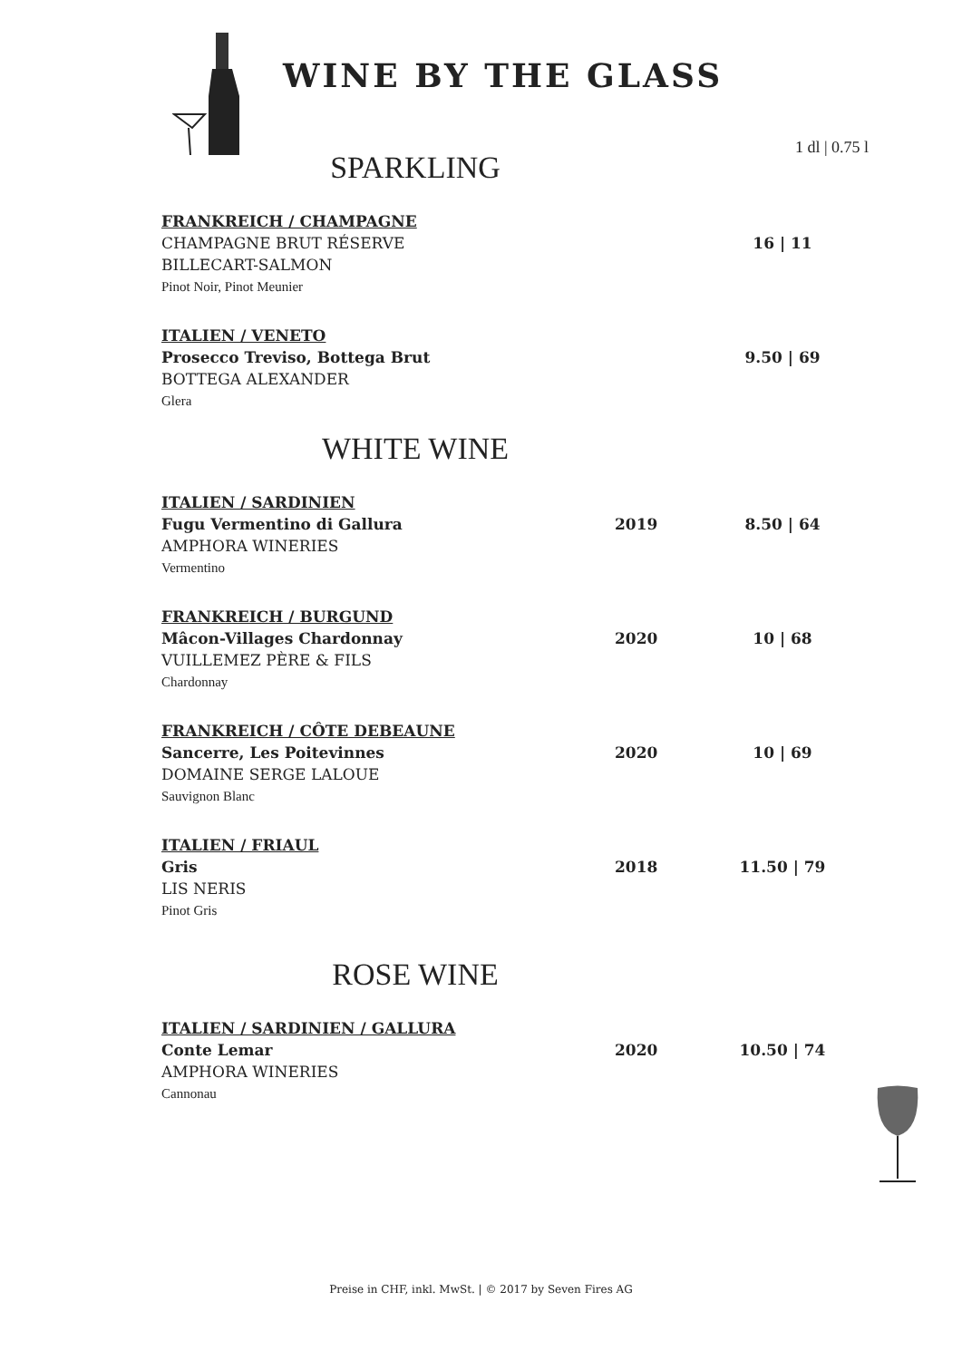WINE BY THE GLASS
1 dl | 0.75 l
SPARKLING
FRANKREICH / CHAMPAGNE
CHAMPAGNE BRUT RÉSERVE 16 | 11
BILLECART-SALMON
Pinot Noir, Pinot Meunier
ITALIEN / VENETO
Prosecco Treviso, Bottega Brut 9.50 | 69
BOTTEGA ALEXANDER
Glera
WHITE WINE
ITALIEN / SARDINIEN
Fugu Vermentino di Gallura 2019 8.50 | 64
AMPHORA WINERIES
Vermentino
FRANKREICH / BURGUND
Mâcon-Villages Chardonnay 2020 10 | 68
VUILLEMEZ PÈRE & FILS
Chardonnay
FRANKREICH / CÔTE DEBEAUNE
Sancerre, Les Poitevinnes 2020 10 | 69
DOMAINE SERGE LALOUE
Sauvignon Blanc
ITALIEN / FRIAUL
Gris 2018 11.50 | 79
LIS NERIS
Pinot Gris
ROSE WINE
ITALIEN / SARDINIEN / GALLURA
Conte Lemar 2020 10.50 | 74
AMPHORA WINERIES
Cannonau
Preise in CHF, inkl. MwSt. | © 2017 by Seven Fires AG